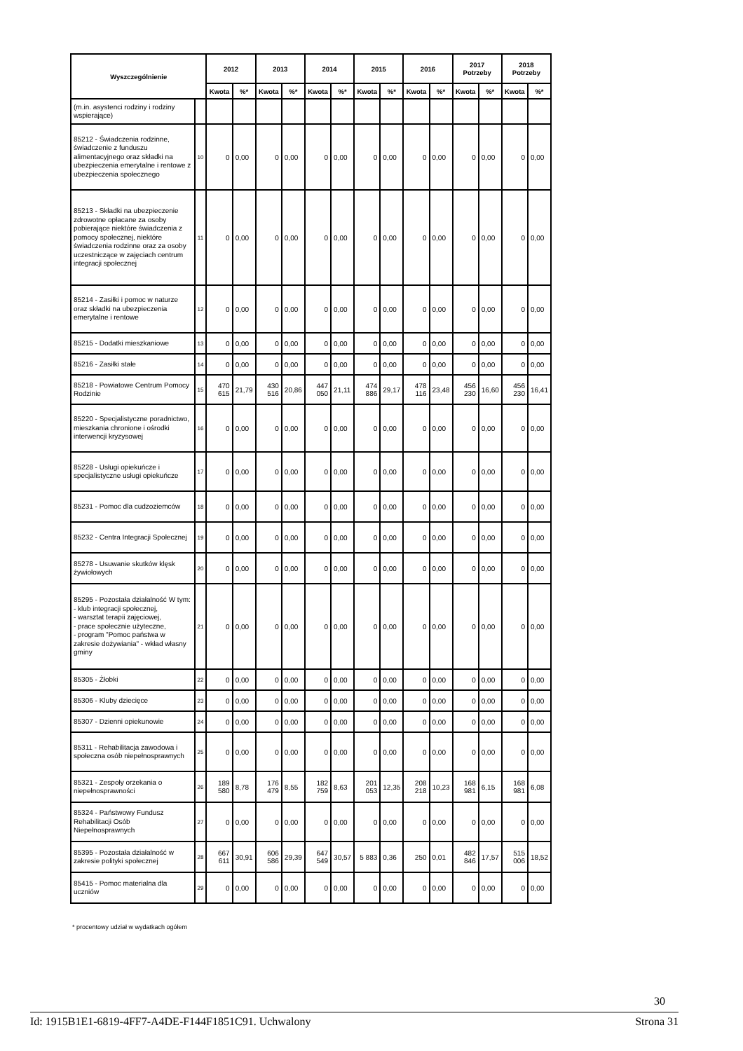| Wyszczególnienie | | 2012 | | 2013 | | 2014 | | 2015 | | 2016 | | 2017 Potrzeby | | 2018 Potrzeby | |
| --- | --- | --- | --- | --- | --- | --- | --- | --- | --- | --- | --- | --- | --- | --- | --- |
| | | Kwota | %* | Kwota | %* | Kwota | %* | Kwota | %* | Kwota | %* | Kwota | %* | Kwota | %* |
| (m.in. asystenci rodziny i rodziny wspierające) | | | | | | | | | | | | | | | |
| 85212 - Świadczenia rodzinne, świadczenie z funduszu alimentacyjnego oraz składki na ubezpieczenia emerytalne i rentowe z ubezpieczenia społecznego | 10 | 0 | 0,00 | 0 | 0,00 | 0 | 0,00 | 0 | 0,00 | 0 | 0,00 | 0 | 0,00 | 0 | 0,00 |
| 85213 - Składki na ubezpieczenie zdrowotne opłacane za osoby pobierające niektóre świadczenia z pomocy społecznej, niektóre świadczenia rodzinne oraz za osoby uczestniczące w zajęciach centrum integracji społecznej | 11 | 0 | 0,00 | 0 | 0,00 | 0 | 0,00 | 0 | 0,00 | 0 | 0,00 | 0 | 0,00 | 0 | 0,00 |
| 85214 - Zasiłki i pomoc w naturze oraz składki na ubezpieczenia emerytalne i rentowe | 12 | 0 | 0,00 | 0 | 0,00 | 0 | 0,00 | 0 | 0,00 | 0 | 0,00 | 0 | 0,00 | 0 | 0,00 |
| 85215 - Dodatki mieszkaniowe | 13 | 0 | 0,00 | 0 | 0,00 | 0 | 0,00 | 0 | 0,00 | 0 | 0,00 | 0 | 0,00 | 0 | 0,00 |
| 85216 - Zasiłki stałe | 14 | 0 | 0,00 | 0 | 0,00 | 0 | 0,00 | 0 | 0,00 | 0 | 0,00 | 0 | 0,00 | 0 | 0,00 |
| 85218 - Powiatowe Centrum Pomocy Rodzinie | 15 | 470 615 | 21,79 | 430 516 | 20,86 | 447 050 | 21,11 | 474 886 | 29,17 | 478 116 | 23,48 | 456 230 | 16,60 | 456 230 | 16,41 |
| 85220 - Specjalistyczne poradnictwo, mieszkania chronione i ośrodki interwencji kryzysowej | 16 | 0 | 0,00 | 0 | 0,00 | 0 | 0,00 | 0 | 0,00 | 0 | 0,00 | 0 | 0,00 | 0 | 0,00 |
| 85228 - Usługi opiekuńcze i specjalistyczne usługi opiekuńcze | 17 | 0 | 0,00 | 0 | 0,00 | 0 | 0,00 | 0 | 0,00 | 0 | 0,00 | 0 | 0,00 | 0 | 0,00 |
| 85231 - Pomoc dla cudzoziemców | 18 | 0 | 0,00 | 0 | 0,00 | 0 | 0,00 | 0 | 0,00 | 0 | 0,00 | 0 | 0,00 | 0 | 0,00 |
| 85232 - Centra Integracji Społecznej | 19 | 0 | 0,00 | 0 | 0,00 | 0 | 0,00 | 0 | 0,00 | 0 | 0,00 | 0 | 0,00 | 0 | 0,00 |
| 85278 - Usuwanie skutków klęsk żywiołowych | 20 | 0 | 0,00 | 0 | 0,00 | 0 | 0,00 | 0 | 0,00 | 0 | 0,00 | 0 | 0,00 | 0 | 0,00 |
| 85295 - Pozostała działalność W tym: - klub integracji społecznej, - warsztat terapii zajęciowej, - prace społecznie użyteczne, - program "Pomoc państwa w zakresie dożywiania" - wkład własny gminy | 21 | 0 | 0,00 | 0 | 0,00 | 0 | 0,00 | 0 | 0,00 | 0 | 0,00 | 0 | 0,00 | 0 | 0,00 |
| 85305 - Żłobki | 22 | 0 | 0,00 | 0 | 0,00 | 0 | 0,00 | 0 | 0,00 | 0 | 0,00 | 0 | 0,00 | 0 | 0,00 |
| 85306 - Kluby dziecięce | 23 | 0 | 0,00 | 0 | 0,00 | 0 | 0,00 | 0 | 0,00 | 0 | 0,00 | 0 | 0,00 | 0 | 0,00 |
| 85307 - Dzienni opiekunowie | 24 | 0 | 0,00 | 0 | 0,00 | 0 | 0,00 | 0 | 0,00 | 0 | 0,00 | 0 | 0,00 | 0 | 0,00 |
| 85311 - Rehabilitacja zawodowa i społeczna osób niepełnosprawnych | 25 | 0 | 0,00 | 0 | 0,00 | 0 | 0,00 | 0 | 0,00 | 0 | 0,00 | 0 | 0,00 | 0 | 0,00 |
| 85321 - Zespoły orzekania o niepełnosprawności | 26 | 189 580 | 8,78 | 176 479 | 8,55 | 182 759 | 8,63 | 201 053 | 12,35 | 208 218 | 10,23 | 168 981 | 6,15 | 168 981 | 6,08 |
| 85324 - Państwowy Fundusz Rehabilitacji Osób Niepełnosprawnych | 27 | 0 | 0,00 | 0 | 0,00 | 0 | 0,00 | 0 | 0,00 | 0 | 0,00 | 0 | 0,00 | 0 | 0,00 |
| 85395 - Pozostała działalność w zakresie polityki społecznej | 28 | 667 611 | 30,91 | 606 586 | 29,39 | 647 549 | 30,57 | 5 883 | 0,36 | 250 | 0,01 | 482 846 | 17,57 | 515 006 | 18,52 |
| 85415 - Pomoc materialna dla uczniów | 29 | 0 | 0,00 | 0 | 0,00 | 0 | 0,00 | 0 | 0,00 | 0 | 0,00 | 0 | 0,00 | 0 | 0,00 |
* procentowy udział w wydatkach ogółem
30
Id: 1915B1E1-6819-4FF7-A4DE-F144F1851C91. Uchwalony Strona 31